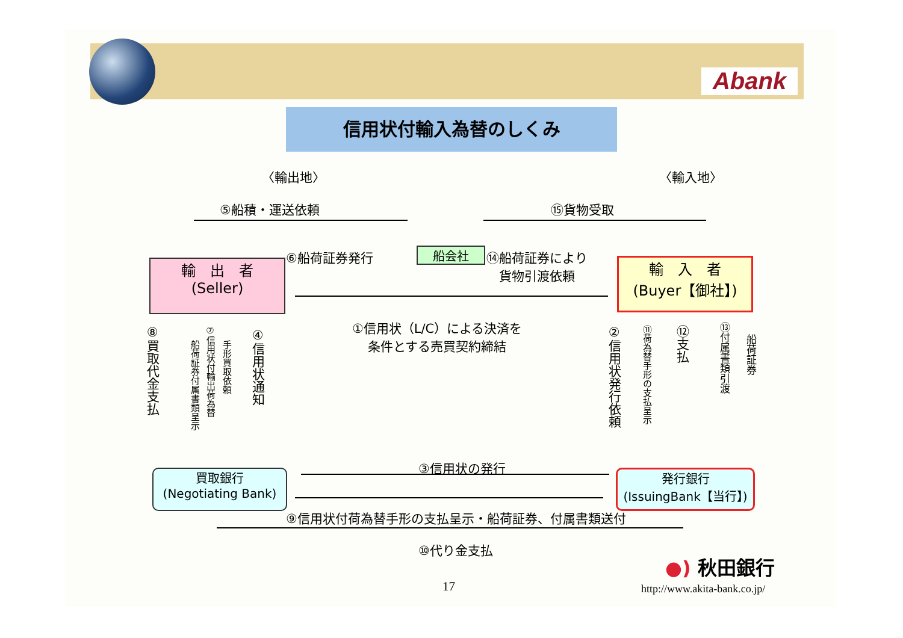Abank
信用状付輸入為替のしくみ
〈輸出地〉 〈輸入地〉
⑤船積・運送依頼 ⑮貨物受取
⑥船荷証券発行 船会社
⑭船荷証券により
　貨物引渡依頼
輸　出　者
(Seller)
輸　入　者
(Buyer【御社】)
①信用状（L/C）による決済を
条件とする売買契約締結
⑧買取代金支払
船荷証券付属書類呈示
⑦信用状付輸出荷為替
手形買取依頼
④信用状通知
②信用状発行依頼
⑪荷為替手形の支払呈示
⑫支払
⑬付属書類引渡
船荷証券
③信用状の発行
買取銀行
(Negotiating Bank)
発行銀行
(IssuingBank【当行】)
⑨信用状付荷為替手形の支払呈示・船荷証券、付属書類送付
⑩代り金支払
●) 秋田銀行
17 http://www.akita-bank.co.jp/